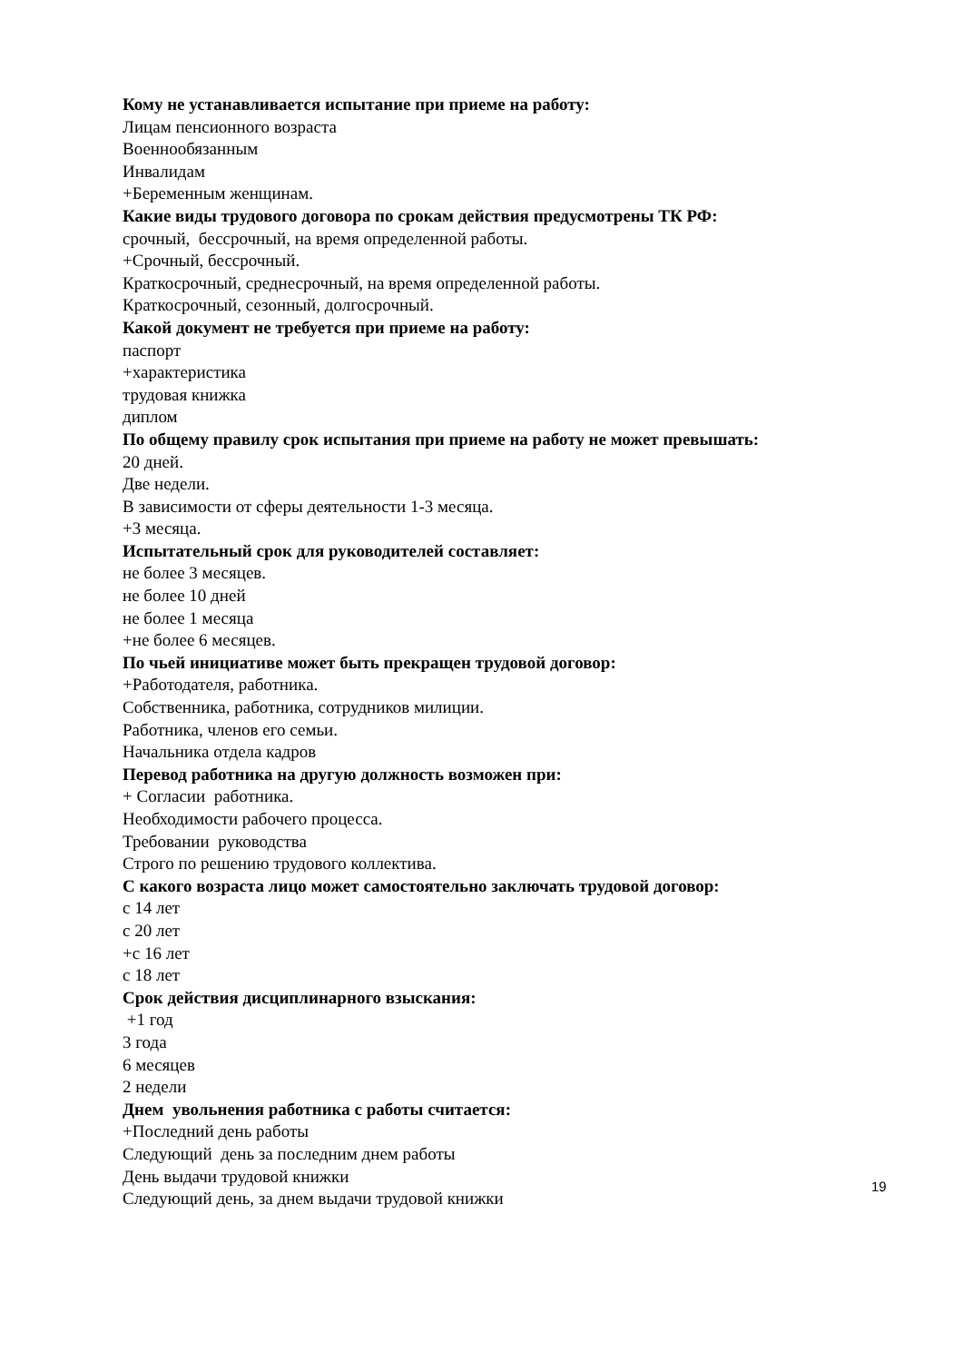Кому не устанавливается испытание при приеме на работу:
Лицам пенсионного возраста
Военнообязанным
Инвалидам
+Беременным женщинам.
Какие виды трудового договора по срокам действия предусмотрены ТК РФ:
срочный, бессрочный, на время определенной работы.
+Срочный, бессрочный.
Краткосрочный, среднесрочный, на время определенной работы.
Краткосрочный, сезонный, долгосрочный.
Какой документ не требуется при приеме на работу:
паспорт
+характеристика
трудовая книжка
диплом
По общему правилу срок испытания при приеме на работу не может превышать:
20 дней.
Две недели.
В зависимости от сферы деятельности 1-3 месяца.
+3 месяца.
Испытательный срок для руководителей составляет:
не более 3 месяцев.
не более 10 дней
не более 1 месяца
+не более 6 месяцев.
По чьей инициативе может быть прекращен трудовой договор:
+Работодателя, работника.
Собственника, работника, сотрудников милиции.
Работника, членов его семьи.
Начальника отдела кадров
Перевод работника на другую должность возможен при:
+ Согласии работника.
Необходимости рабочего процесса.
Требовании руководства
Строго по решению трудового коллектива.
С какого возраста лицо может самостоятельно заключать трудовой договор:
с 14 лет
с 20 лет
+с 16 лет
с 18 лет
Срок действия дисциплинарного взыскания:
+1 год
3 года
6 месяцев
2 недели
Днем увольнения работника с работы считается:
+Последний день работы
Следующий день за последним днем работы
День выдачи трудовой книжки
Следующий день, за днем выдачи трудовой книжки
19